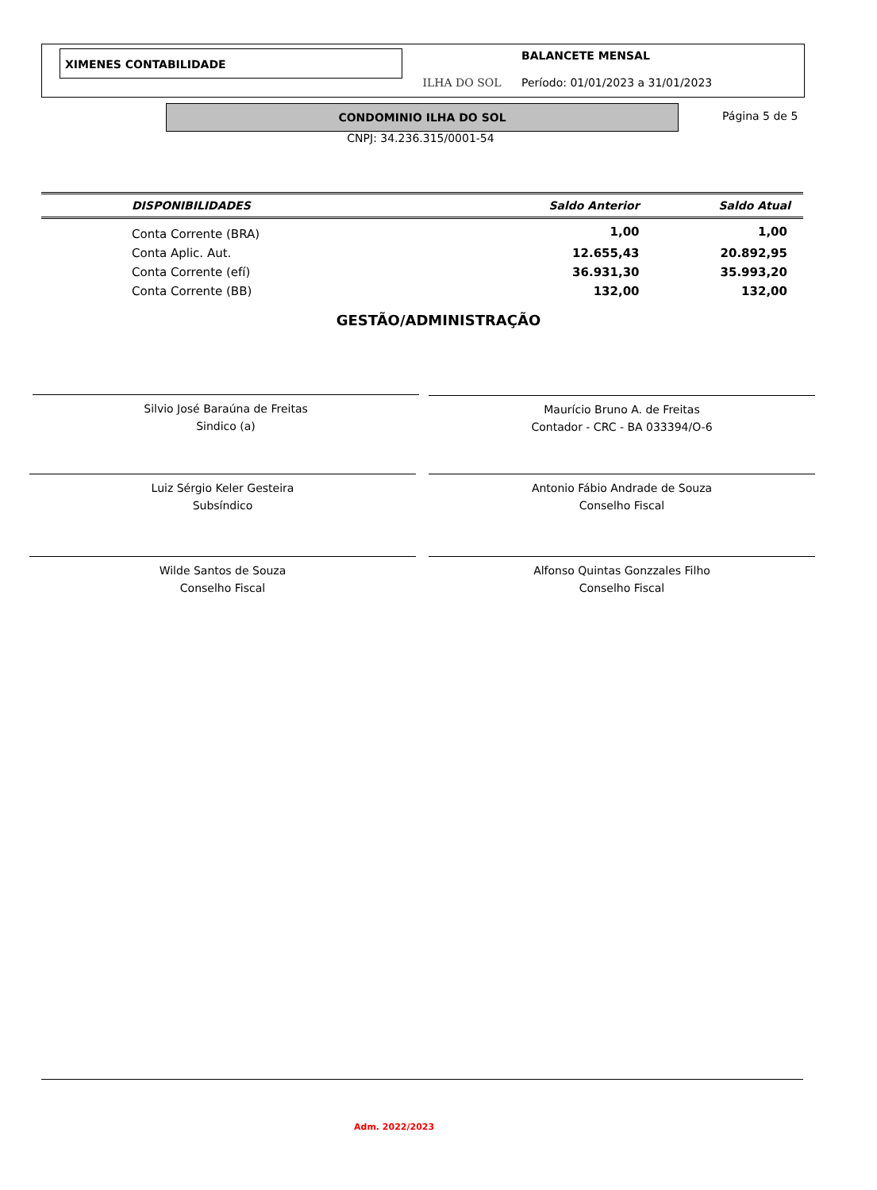XIMENES CONTABILIDADE
ILHA DO SOL
BALANCETE MENSAL
Período: 01/01/2023 a 31/01/2023
CONDOMINIO ILHA DO SOL Página 5 de 5
CNPJ: 34.236.315/0001-54
| DISPONIBILIDADES | Saldo Anterior | Saldo Atual |
| --- | --- | --- |
| Conta Corrente (BRA) | 1,00 | 1,00 |
| Conta Aplic. Aut. | 12.655,43 | 20.892,95 |
| Conta Corrente (efí) | 36.931,30 | 35.993,20 |
| Conta Corrente (BB) | 132,00 | 132,00 |
GESTÃO/ADMINISTRAÇÃO
Silvio José Baraúna de Freitas
Sindico (a)
Maurício Bruno A. de Freitas
Contador - CRC - BA 033394/O-6
Luiz Sérgio Keler Gesteira
Subsíndico
Antonio Fábio Andrade de Souza
Conselho Fiscal
Wilde Santos de Souza
Conselho Fiscal
Alfonso Quintas Gonzzales Filho
Conselho Fiscal
Adm. 2022/2023